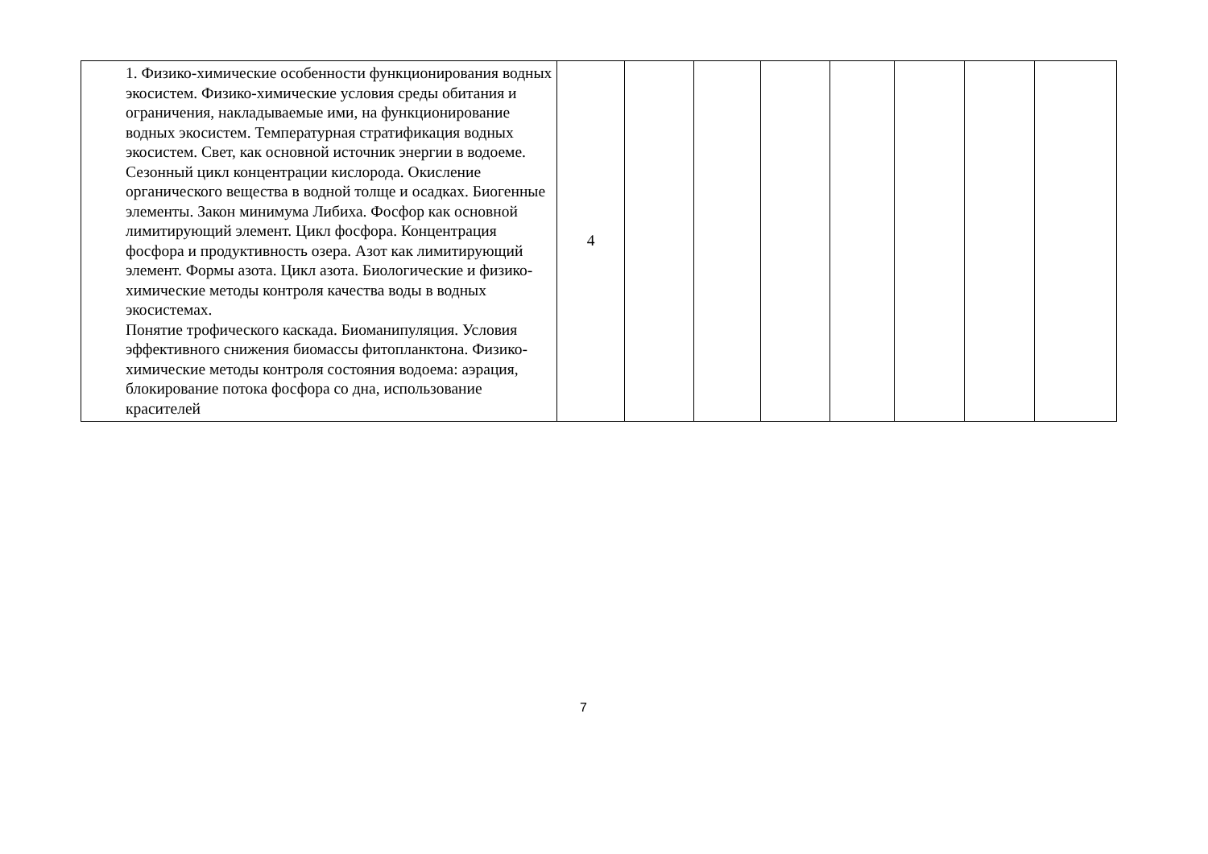| | 1. Физико-химические особенности функционирования водных экосистем. Физико-химические условия среды обитания и ограничения, накладываемые ими, на функционирование водных экосистем. Температурная стратификация водных экосистем. Свет, как основной источник энергии в водоеме. Сезонный цикл концентрации кислорода. Окисление органического вещества в водной толще и осадках. Биогенные элементы. Закон минимума Либиха. Фосфор как основной лимитирующий элемент. Цикл фосфора. Концентрация фосфора и продуктивность озера. Азот как лимитирующий элемент. Формы азота. Цикл азота. Биологические и физико-химические методы контроля качества воды в водных экосистемах. Понятие трофического каскада. Биоманипуляция. Условия эффективного снижения биомассы фитопланктона. Физико-химические методы контроля состояния водоема: аэрация, блокирование потока фосфора со дна, использование красителей | 4 | | | | | | | |
7